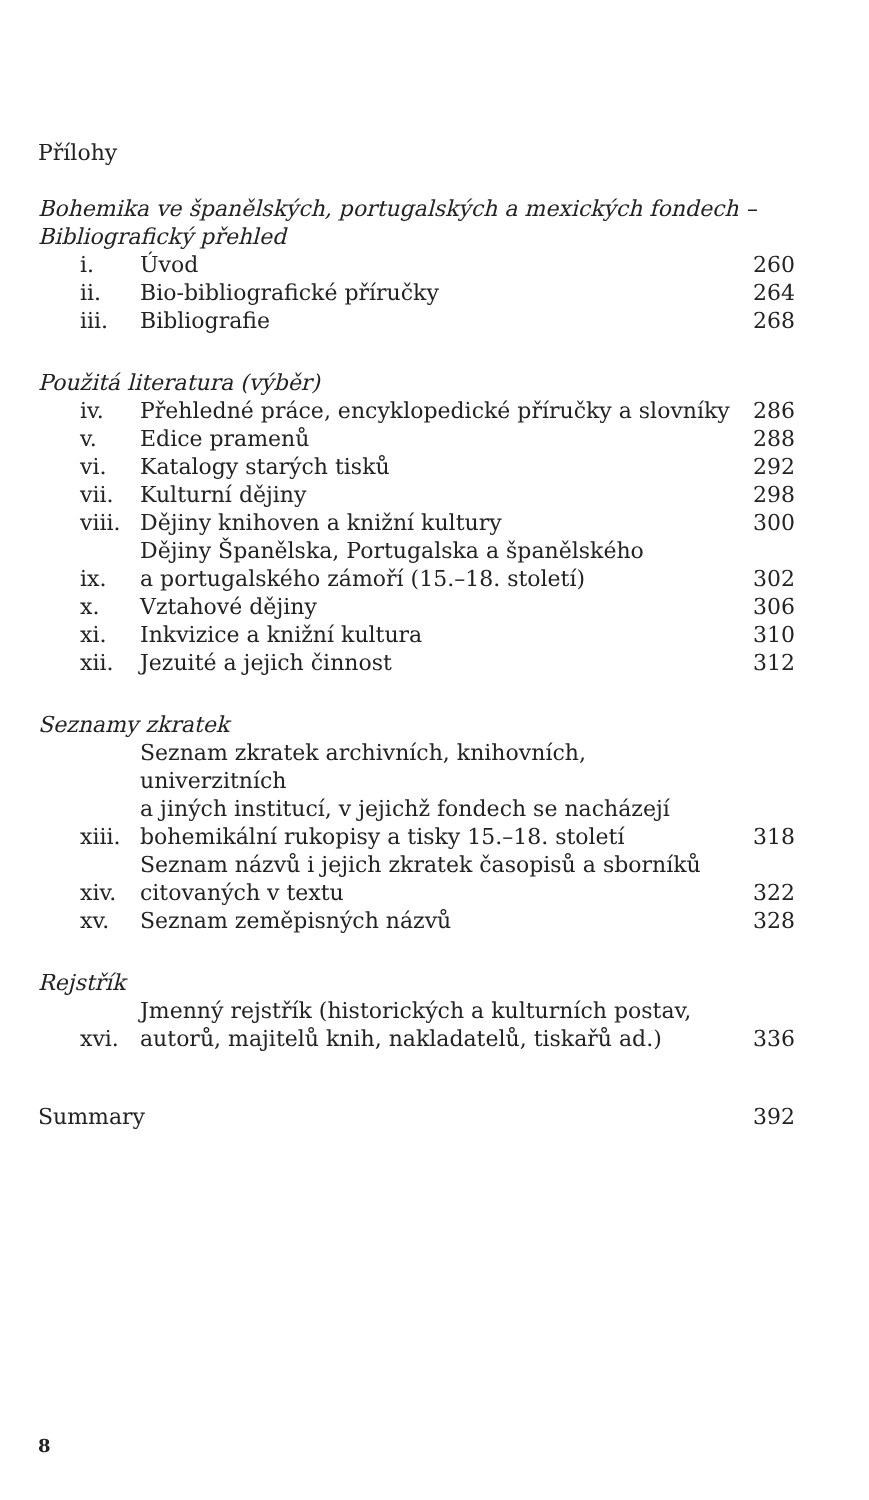Přílohy
Bohemika ve španělských, portugalských a mexických fondech –
Bibliografický přehled
| i. | Úvod | 260 |
| ii. | Bio-bibliografické příručky | 264 |
| iii. | Bibliografie | 268 |
Použitá literatura (výběr)
| iv. | Přehledné práce, encyklopedické příručky a slovníky | 286 |
| v. | Edice pramenů | 288 |
| vi. | Katalogy starých tisků | 292 |
| vii. | Kulturní dějiny | 298 |
| viii. | Dějiny knihoven a knižní kultury | 300 |
| ix. | Dějiny Španělska, Portugalska a španělského a portugalského zámoří (15.–18. století) | 302 |
| x. | Vztahové dějiny | 306 |
| xi. | Inkvizice a knižní kultura | 310 |
| xii. | Jezuité a jejich činnost | 312 |
Seznamy zkratek
| xiii. | Seznam zkratek archivních, knihovních, univerzitních a jiných institucí, v jejichž fondech se nacházejí bohemikální rukopisy a tisky 15.–18. století | 318 |
| xiv. | Seznam názvů i jejich zkratek časopisů a sborníků citovaných v textu | 322 |
| xv. | Seznam zeměpisných názvů | 328 |
Rejstřík
| xvi. | Jmenný rejstřík (historických a kulturních postav, autorů, majitelů knih, nakladatelů, tiskařů ad.) | 336 |
| Summary | 392 |
8